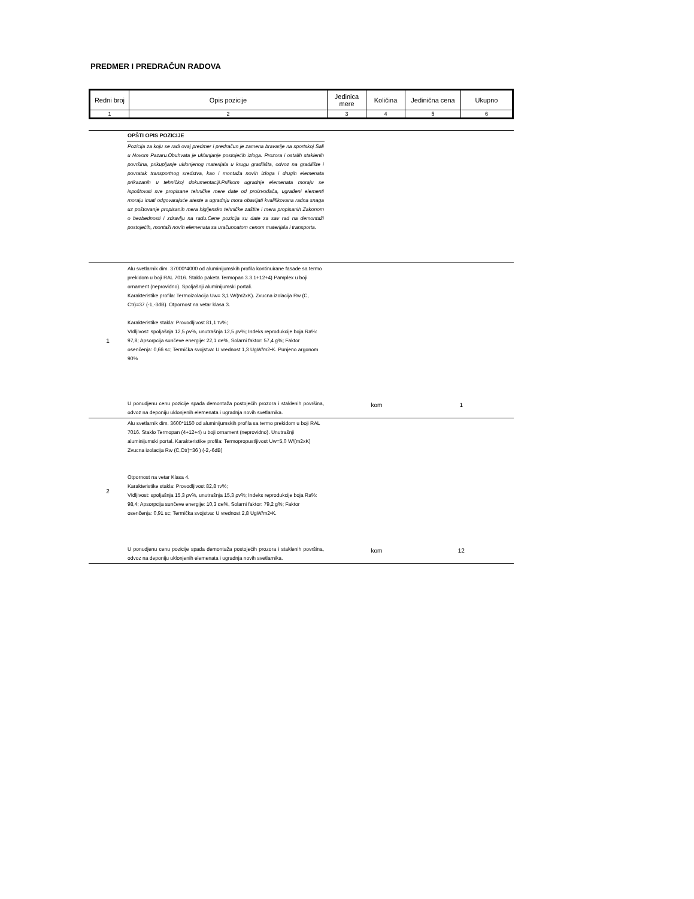PREDMER I PREDRAČUN RADOVA
| Redni broj | Opis pozicije | Jedinica mere | Količina | Jedinična cena | Ukupno |
| 1 | 2 | 3 | 4 | 5 | 6 |
| | OPŠTI OPIS POZICIJE | | | | |
| | Pozicija za koju se radi ovaj predmer i predračun je zamena bravarije na sportskoj Sali u Novom Pazaru.Obuhvata je uklanjanje postojećih izloga. Prozora i ostalih staklenih površina, prikupljanje uklonjenog materijala u krugu gradilišta, odvoz na gradilište i povratak transportnog sredstva, kao i montaža novih izloga i drugih elemenata prikazanih u tehničkoj dokumentaciji.Prilikom ugradnje elemenata moraju se ispoštovati sve propisane tehničke mere date od proizvođača, ugrađeni elementi moraju imati odgovarajuće ateste a ugradnju mora obavljati kvalifikovana radna snaga uz poštovanje propisanih mera higijensko tehničke zaštite i mera propisanih Zakonom o bezbednosti i zdravlju na radu.Cene pozicija su date za sav rad na demontaži postojećih, montaži novih elemenata sa uračunoatom cenom materijala i transporta. | | | | |
| 1 | Alu svetlarnik dim. 37000*4000 od aluminijumskih profila kontinuirane fasade sa termo prekidom u boji RAL 7016. Staklo paketa Termopan 3.3.1+12+4) Pamplex u boji ornament (neprovidno). Spoljašnji aluminijumski portali. Karakteristike profila: Termoizolacija Uw= 3,1 W/(m2xK). Zvucna izolacija Rw (C, Ctr)=37 (-1,-3dB). Otpornost na vetar klasa 3. Karakteristike stakla: Provodljivost 81,1 τv%; VIdljivost: spoljašnja 12,5 ρv%, unutrašnja 12,5 ρv%; Indeks reprodukcije boja Ra%: 97,8; Apsorpcija sunčeve energije: 22,1 αe%, Solarni faktor: 57,4 g%; Faktor osenčenja: 0,66 sc; Termička svojstva: U vrednost 1,3 UgW/m2•K. Punjeno argonom 90% U ponudjenu cenu pozicije spada demontaža postojećih prozora i staklenih površina, odvoz na deponiju uklonjenih elemenata i ugradnja novih svetlarnika. | kom | 1 | | |
| 2 | Alu svetlarnik dim. 3600*1150 od aluminijumskih profila sa termo prekidom u boji RAL 7016. Staklo Termopan (4+12+4) u boji ornament (neprovidno). Unutrašnji aluminijumski portal. Karakteristike profila: Termopropustljivost Uw=5,0 W/(m2xK) Zvucna izolacija Rw (C,Ctr)=36 ) (-2,-6dB) Otpornost na vetar Klasa 4. Karakteristike stakla: Provodljivost 82,8 τv%; VIdljivost: spoljašnja 15,3 ρv%, unutrašnja 15,3 ρv%; Indeks reprodukcije boja Ra%: 98,4; Apsorpcija sunčeve energije: 10,3 αe%, Solarni faktor: 79,2 g%; Faktor osenčenja: 0,91 sc; Termička svojstva: U vrednost 2,8 UgW/m2•K. U ponudjenu cenu pozicije spada demontaža postojećih prozora i staklenih površina, odvoz na deponiju uklonjenih elemenata i ugradnja novih svetlarnika. | kom | 12 | | |